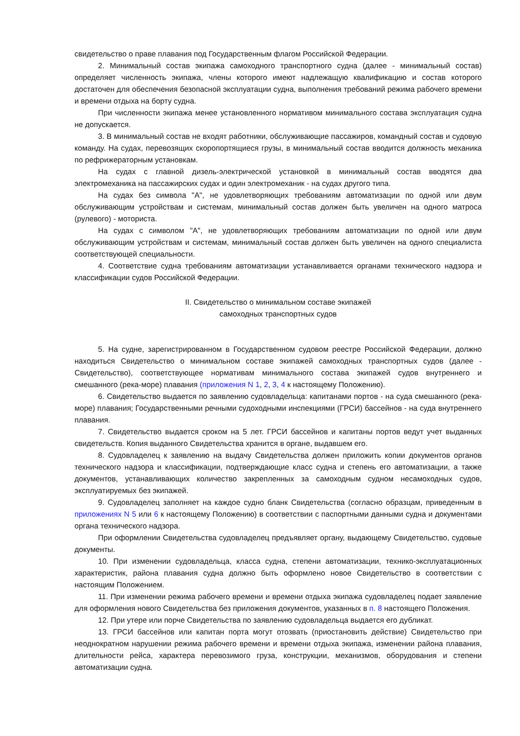свидетельство о праве плавания под Государственным флагом Российской Федерации.
2. Минимальный состав экипажа самоходного транспортного судна (далее - минимальный состав) определяет численность экипажа, члены которого имеют надлежащую квалификацию и состав которого достаточен для обеспечения безопасной эксплуатации судна, выполнения требований режима рабочего времени и времени отдыха на борту судна.
При численности экипажа менее установленного нормативом минимального состава эксплуатация судна не допускается.
3. В минимальный состав не входят работники, обслуживающие пассажиров, командный состав и судовую команду. На судах, перевозящих скоропортящиеся грузы, в минимальный состав вводится должность механика по рефрижераторным установкам.
На судах с главной дизель-электрической установкой в минимальный состав вводятся два электромеханика на пассажирских судах и один электромеханик - на судах другого типа.
На судах без символа "А", не удовлетворяющих требованиям автоматизации по одной или двум обслуживающим устройствам и системам, минимальный состав должен быть увеличен на одного матроса (рулевого) - моториста.
На судах с символом "А", не удовлетворяющих требованиям автоматизации по одной или двум обслуживающим устройствам и системам, минимальный состав должен быть увеличен на одного специалиста соответствующей специальности.
4. Соответствие судна требованиям автоматизации устанавливается органами технического надзора и классификации судов Российской Федерации.
II. Свидетельство о минимальном составе экипажей
самоходных транспортных судов
5. На судне, зарегистрированном в Государственном судовом реестре Российской Федерации, должно находиться Свидетельство о минимальном составе экипажей самоходных транспортных судов (далее - Свидетельство), соответствующее нормативам минимального состава экипажей судов внутреннего и смешанного (река-море) плавания (приложения N 1, 2, 3, 4 к настоящему Положению).
6. Свидетельство выдается по заявлению судовладельца: капитанами портов - на суда смешанного (река-море) плавания; Государственными речными судоходными инспекциями (ГРСИ) бассейнов - на суда внутреннего плавания.
7. Свидетельство выдается сроком на 5 лет. ГРСИ бассейнов и капитаны портов ведут учет выданных свидетельств. Копия выданного Свидетельства хранится в органе, выдавшем его.
8. Судовладелец к заявлению на выдачу Свидетельства должен приложить копии документов органов технического надзора и классификации, подтверждающие класс судна и степень его автоматизации, а также документов, устанавливающих количество закрепленных за самоходным судном несамоходных судов, эксплуатируемых без экипажей.
9. Судовладелец заполняет на каждое судно бланк Свидетельства (согласно образцам, приведенным в приложениях N 5 или 6 к настоящему Положению) в соответствии с паспортными данными судна и документами органа технического надзора.
При оформлении Свидетельства судовладелец предъявляет органу, выдающему Свидетельство, судовые документы.
10. При изменении судовладельца, класса судна, степени автоматизации, технико-эксплуатационных характеристик, района плавания судна должно быть оформлено новое Свидетельство в соответствии с настоящим Положением.
11. При изменении режима рабочего времени и времени отдыха экипажа судовладелец подает заявление для оформления нового Свидетельства без приложения документов, указанных в п. 8 настоящего Положения.
12. При утере или порче Свидетельства по заявлению судовладельца выдается его дубликат.
13. ГРСИ бассейнов или капитан порта могут отозвать (приостановить действие) Свидетельство при неоднократном нарушении режима рабочего времени и времени отдыха экипажа, изменении района плавания, длительности рейса, характера перевозимого груза, конструкции, механизмов, оборудования и степени автоматизации судна.